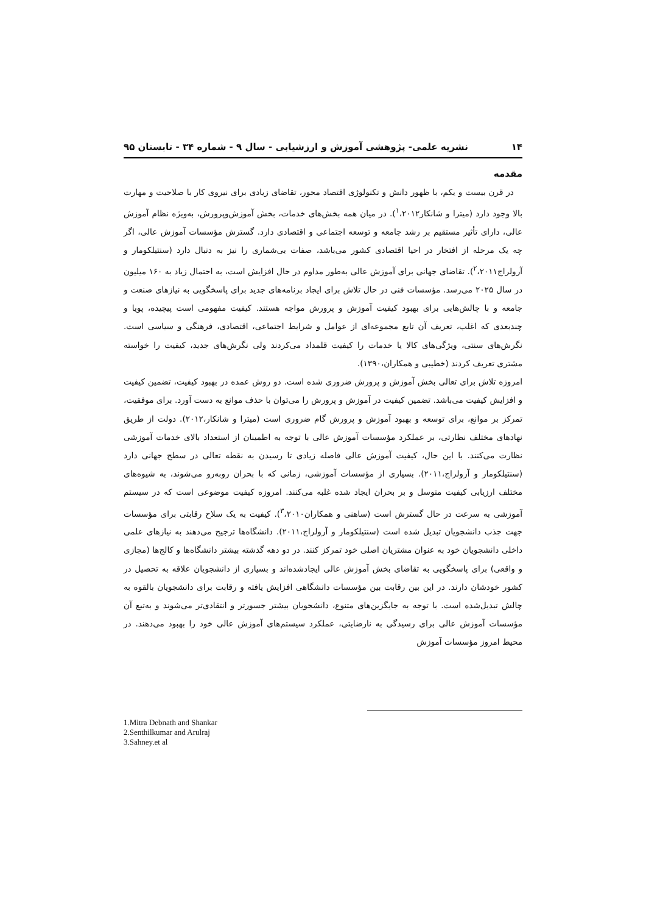۱۴ نشریه علمی- پژوهشی آموزش و ارزشیابی - سال ۹ - شماره ۳۴ - تابستان ۹۵
مقدمه
در قرن بیست و یکم، با ظهور دانش و تکنولوژی اقتصاد محور، تقاضای زیادی برای نیروی کار با صلاحیت و مهارت بالا وجود دارد (میترا و شانکار<sup>۱</sup>،۲۰۱۲). در میان همه بخش‌های خدمات، بخش آموزش‌وپرورش، به‌ویژه نظام آموزش عالی، دارای تأثیر مستقیم بر رشد جامعه و توسعه اجتماعی و اقتصادی دارد. گسترش مؤسسات آموزش عالی، اگر چه یک مرحله از افتخار در احیا اقتصادی کشور می‌باشد، صفات بی‌شماری را نیز به دنبال دارد (سنتیلکومار و آرولراج<sup>۲</sup>،۲۰۱۱). تقاضای جهانی برای آموزش عالی به‌طور مداوم در حال افزایش است، به احتمال زیاد به ۱۶۰ میلیون در سال ۲۰۲۵ می‌رسد. مؤسسات فنی در حال تلاش برای ایجاد برنامه‌های جدید برای پاسخگویی به نیازهای صنعت و جامعه و با چالش‌هایی برای بهبود کیفیت آموزش و پرورش مواجه هستند. کیفیت مفهومی است پیچیده، پویا و چندبعدی که اغلب، تعریف آن تابع مجموعه‌ای از عوامل و شرایط اجتماعی، اقتصادی، فرهنگی و سیاسی است. نگرش‌های سنتی، ویژگی‌های کالا یا خدمات را کیفیت قلمداد می‌کردند ولی نگرش‌های جدید، کیفیت را خواسته مشتری تعریف کردند (خطیبی و همکاران،۱۳۹۰).
امروزه تلاش برای تعالی بخش آموزش و پرورش ضروری شده است. دو روش عمده در بهبود کیفیت، تضمین کیفیت و افزایش کیفیت می‌باشد. تضمین کیفیت در آموزش و پرورش را می‌توان با حذف موانع به دست آورد. برای موفقیت، تمرکز بر موانع، برای توسعه و بهبود آموزش و پرورش گام ضروری است (میترا و شانکار،۲۰۱۲). دولت از طریق نهادهای مختلف نظارتی، بر عملکرد مؤسسات آموزش عالی با توجه به اطمینان از استعداد بالای خدمات آموزشی نظارت می‌کنند. با این حال، کیفیت آموزش عالی فاصله زیادی تا رسیدن به نقطه تعالی در سطح جهانی دارد (سنتیلکومار و آرولراج،۲۰۱۱). بسیاری از مؤسسات آموزشی، زمانی که با بحران روبه‌رو می‌شوند، به شیوه‌های مختلف ارزیابی کیفیت متوسل و بر بحران ایجاد شده غلبه می‌کنند. امروزه کیفیت موضوعی است که در سیستم آموزشی به سرعت در حال گسترش است (ساهنی و همکاران<sup>۳</sup>،۲۰۱۰). کیفیت به یک سلاح رقابتی برای مؤسسات جهت جذب دانشجویان تبدیل شده است (سنتیلکومار و آرولراج،۲۰۱۱). دانشگاه‌ها ترجیح می‌دهند به نیازهای علمی داخلی دانشجویان خود به عنوان مشتریان اصلی خود تمرکز کنند. در دو دهه گذشته بیشتر دانشگاه‌ها و کالج‌ها (مجازی و واقعی) برای پاسخگویی به تقاضای بخش آموزش عالی ایجادشده‌اند و بسیاری از دانشجویان علاقه به تحصیل در کشور خودشان دارند. در این بین رقابت بین مؤسسات دانشگاهی افزایش یافته و رقابت برای دانشجویان بالقوه به چالش تبدیل‌شده است. با توجه به جایگزین‌های متنوع، دانشجویان بیشتر جسورتر و انتقادی‌تر می‌شوند و به‌تبع آن مؤسسات آموزش عالی برای رسیدگی به نارضایتی، عملکرد سیستم‌های آموزش عالی خود را بهبود می‌دهند. در محیط امروز مؤسسات آموزش
1.Mitra Debnath and Shankar
2.Senthilkumar and Arulraj
3.Sahney.et al